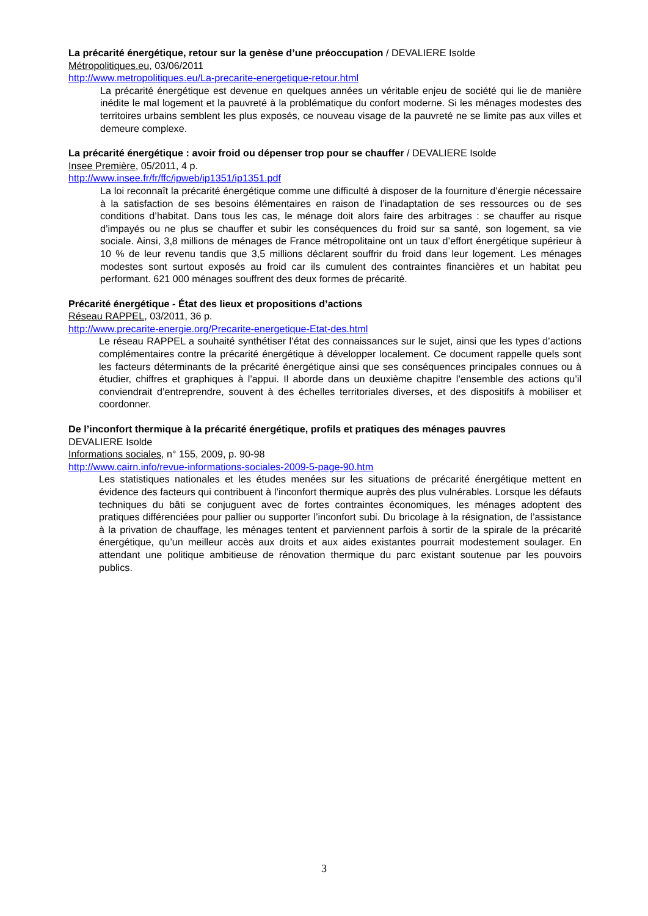La précarité énergétique, retour sur la genèse d’une préoccupation / DEVALIERE Isolde
Métropolitiques.eu, 03/06/2011
http://www.metropolitiques.eu/La-precarite-energetique-retour.html
La précarité énergétique est devenue en quelques années un véritable enjeu de société qui lie de manière inédite le mal logement et la pauvreté à la problématique du confort moderne. Si les ménages modestes des territoires urbains semblent les plus exposés, ce nouveau visage de la pauvreté ne se limite pas aux villes et demeure complexe.
La précarité énergétique : avoir froid ou dépenser trop pour se chauffer / DEVALIERE Isolde
Insee Première, 05/2011, 4 p.
http://www.insee.fr/fr/ffc/ipweb/ip1351/ip1351.pdf
La loi reconnaît la précarité énergétique comme une difficulté à disposer de la fourniture d’énergie nécessaire à la satisfaction de ses besoins élémentaires en raison de l’inadaptation de ses ressources ou de ses conditions d’habitat. Dans tous les cas, le ménage doit alors faire des arbitrages : se chauffer au risque d’impayés ou ne plus se chauffer et subir les conséquences du froid sur sa santé, son logement, sa vie sociale. Ainsi, 3,8 millions de ménages de France métropolitaine ont un taux d’effort énergétique supérieur à 10 % de leur revenu tandis que 3,5 millions déclarent souffrir du froid dans leur logement. Les ménages modestes sont surtout exposés au froid car ils cumulent des contraintes financières et un habitat peu performant. 621 000 ménages souffrent des deux formes de précarité.
Précarité énergétique - État des lieux et propositions d’actions
Réseau RAPPEL, 03/2011, 36 p.
http://www.precarite-energie.org/Precarite-energetique-Etat-des.html
Le réseau RAPPEL a souhaité synthétiser l’état des connaissances sur le sujet, ainsi que les types d’actions complémentaires contre la précarité énergétique à développer localement. Ce document rappelle quels sont les facteurs déterminants de la précarité énergétique ainsi que ses conséquences principales connues ou à étudier, chiffres et graphiques à l’appui. Il aborde dans un deuxième chapitre l’ensemble des actions qu’il conviendrait d’entreprendre, souvent à des échelles territoriales diverses, et des dispositifs à mobiliser et coordonner.
De l’inconfort thermique à la précarité énergétique, profils et pratiques des ménages pauvres
DEVALIERE Isolde
Informations sociales, n° 155, 2009, p. 90-98
http://www.cairn.info/revue-informations-sociales-2009-5-page-90.htm
Les statistiques nationales et les études menées sur les situations de précarité énergétique mettent en évidence des facteurs qui contribuent à l’inconfort thermique auprès des plus vulnérables. Lorsque les défauts techniques du bâti se conjuguent avec de fortes contraintes économiques, les ménages adoptent des pratiques différenciées pour pallier ou supporter l’inconfort subi. Du bricolage à la résignation, de l’assistance à la privation de chauffage, les ménages tentent et parviennent parfois à sortir de la spirale de la précarité énergétique, qu’un meilleur accès aux droits et aux aides existantes pourrait modestement soulager. En attendant une politique ambitieuse de rénovation thermique du parc existant soutenue par les pouvoirs publics.
3